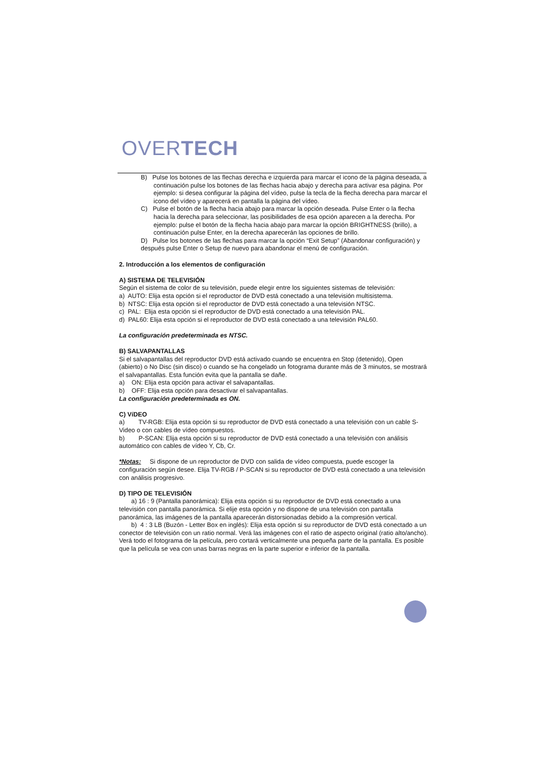OVERTECH
B) Pulse los botones de las flechas derecha e izquierda para marcar el icono de la página deseada, a continuación pulse los botones de las flechas hacia abajo y derecha para activar esa página. Por ejemplo: si desea configurar la página del vídeo, pulse la tecla de la flecha derecha para marcar el icono del vídeo y aparecerá en pantalla la página del vídeo.
C) Pulse el botón de la flecha hacia abajo para marcar la opción deseada. Pulse Enter o la flecha hacia la derecha para seleccionar, las posibilidades de esa opción aparecen a la derecha. Por ejemplo: pulse el botón de la flecha hacia abajo para marcar la opción BRIGHTNESS (brillo), a continuación pulse Enter, en la derecha aparecerán las opciones de brillo.
D) Pulse los botones de las flechas para marcar la opción “Exit Setup” (Abandonar configuración) y después pulse Enter o Setup de nuevo para abandonar el menú de configuración.
2. Introducción a los elementos de configuración
A) SISTEMA DE TELEVISIÓN
Según el sistema de color de su televisión, puede elegir entre los siguientes sistemas de televisión:
a) AUTO: Elija esta opción si el reproductor de DVD está conectado a una televisión multisistema.
b) NTSC: Elija esta opción si el reproductor de DVD está conectado a una televisión NTSC.
c) PAL: Elija esta opción si el reproductor de DVD está conectado a una televisión PAL.
d) PAL60: Elija esta opción si el reproductor de DVD está conectado a una televisión PAL60.
La configuración predeterminada es NTSC.
B) SALVAPANTALLAS
Si el salvapantallas del reproductor DVD está activado cuando se encuentra en Stop (detenido), Open (abierto) o No Disc (sin disco) o cuando se ha congelado un fotograma durante más de 3 minutos, se mostrará el salvapantallas. Esta función evita que la pantalla se dañe.
a) ON: Elija esta opción para activar el salvapantallas.
b) OFF: Elija esta opción para desactivar el salvapantallas.
La configuración predeterminada es ON.
C) VíDEO
a) TV-RGB: Elija esta opción si su reproductor de DVD está conectado a una televisión con un cable S-Video o con cables de vídeo compuestos.
b) P-SCAN: Elija esta opción si su reproductor de DVD está conectado a una televisión con análisis automático con cables de vídeo Y, Cb, Cr.
*Notas: Si dispone de un reproductor de DVD con salida de vídeo compuesta, puede escoger la configuración según desee. Elija TV-RGB / P-SCAN si su reproductor de DVD está conectado a una televisión con análisis progresivo.
D) TIPO DE TELEVISIÓN
a) 16 : 9 (Pantalla panorámica): Elija esta opción si su reproductor de DVD está conectado a una televisión con pantalla panorámica. Si elije esta opción y no dispone de una televisión con pantalla panorámica, las imágenes de la pantalla aparecerán distorsionadas debido a la compresión vertical.
b) 4 : 3 LB (Buzón - Letter Box en inglés): Elija esta opción si su reproductor de DVD está conectado a un conector de televisión con un ratio normal. Verá las imágenes con el ratio de aspecto original (ratio alto/ancho). Verá todo el fotograma de la película, pero cortará verticalmente una pequeña parte de la pantalla. Es posible que la película se vea con unas barras negras en la parte superior e inferior de la pantalla.